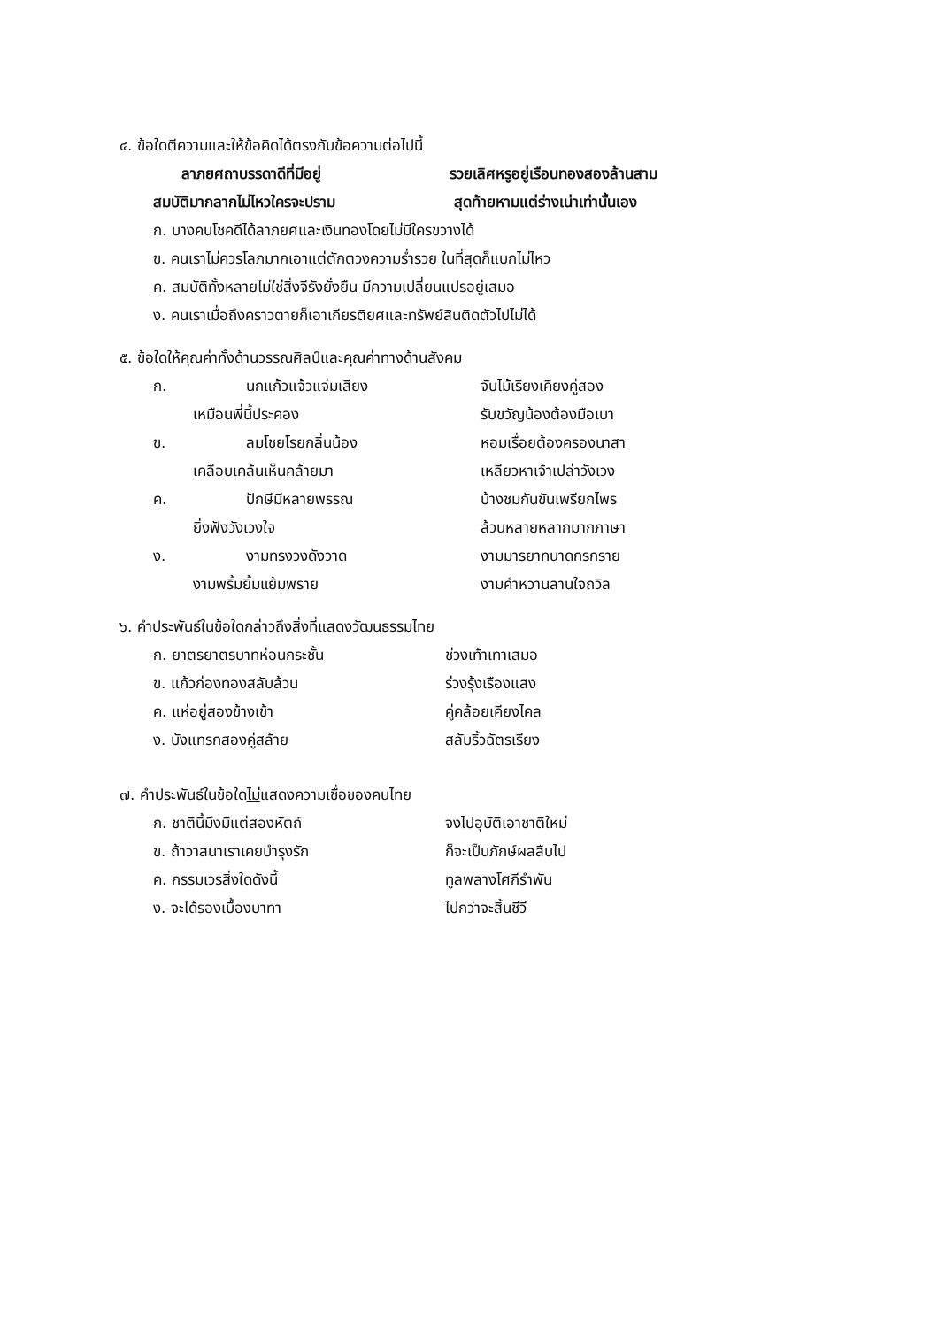๔. ข้อใดตีความและให้ข้อคิดได้ตรงกับข้อความต่อไปนี้
ลาภยศถาบรรดาดีที่มีอยู่ รวยเลิศหรูอยู่เรือนทองสองล้านสาม
สมบัติมากลากไม่ไหวใครจะปราม สุดท้ายหามแต่ร่างเน่าเท่านั้นเอง
ก. บางคนโชคดีได้ลาภยศและเงินทองโดยไม่มีใครขวางได้
ข. คนเราไม่ควรโลภมากเอาแต่ตักตวงความร่ำรวย ในที่สุดก็แบกไม่ไหว
ค. สมบัติทั้งหลายไม่ใช่สิ่งจีรังยั่งยืน มีความเปลี่ยนแปรอยู่เสมอ
ง. คนเราเมื่อถึงคราวตายก็เอาเกียรติยศและทรัพย์สินติดตัวไปไม่ได้
๕. ข้อใดให้คุณค่าทั้งด้านวรรณศิลป์และคุณค่าทางด้านสังคม
ก. นกแก้วแจ้วแจ่มเสียง จับไม้เรียงเคียงคู่สอง
เหมือนพี่นี้ประคอง รับขวัญน้องต้องมือเบา
ข. ลมโชยโรยกลิ่นน้อง หอมเรื่อยต้องครองนาสา
เคลือบเคล้นเห็นคล้ายมา เหลียวหาเจ้าเปล่าวังเวง
ค. ปักษีมีหลายพรรณ บ้างชมกันขันเพรียกไพร
ยิ่งฟังวังเวงใจ ล้วนหลายหลากมากภาษา
ง. งามทรงวงดังวาด งามมารยาทนาดกรกราย
งามพริ้มยิ้มแย้มพราย งามคำหวานลานใจถวิล
๖. คำประพันธ์ในข้อใดกล่าวถึงสิ่งที่แสดงวัฒนธรรมไทย
ก. ยาตรยาตรบาทห่อนกระชั้น ช่วงเท้าเทาเสมอ
ข. แก้วก่องทองสลับล้วน ร่วงรุ้งเรืองแสง
ค. แห่อยู่สองข้างเข้า คู่คล้อยเคียงไคล
ง. บังแทรกสองคู่สล้าย สลับริ้วฉัตรเรียง
๗. คำประพันธ์ในข้อใดไม่แสดงความเชื่อของคนไทย
ก. ชาตินี้มึงมีแต่สองหัตถ์ จงไปอุบัติเอาชาติใหม่
ข. ถ้าวาสนาเราเคยบำรุงรัก ก็จะเป็นภักษ์ผลสืบไป
ค. กรรมเวรสิ่งใดดังนี้ ทูลพลางโศกีรำพัน
ง. จะได้รองเบื้องบาทา ไปกว่าจะสิ้นชีวี